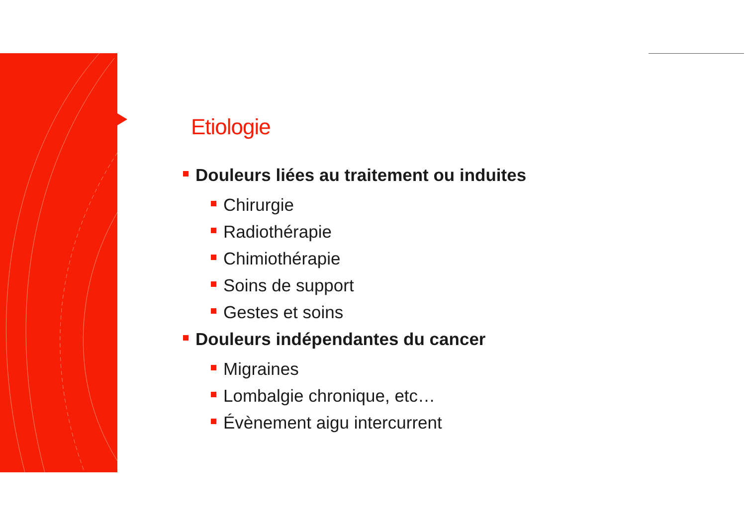Etiologie
Douleurs liées au traitement ou induites
Chirurgie
Radiothérapie
Chimiothérapie
Soins de support
Gestes et soins
Douleurs indépendantes du cancer
Migraines
Lombalgie chronique, etc…
Évènement aigu intercurrent